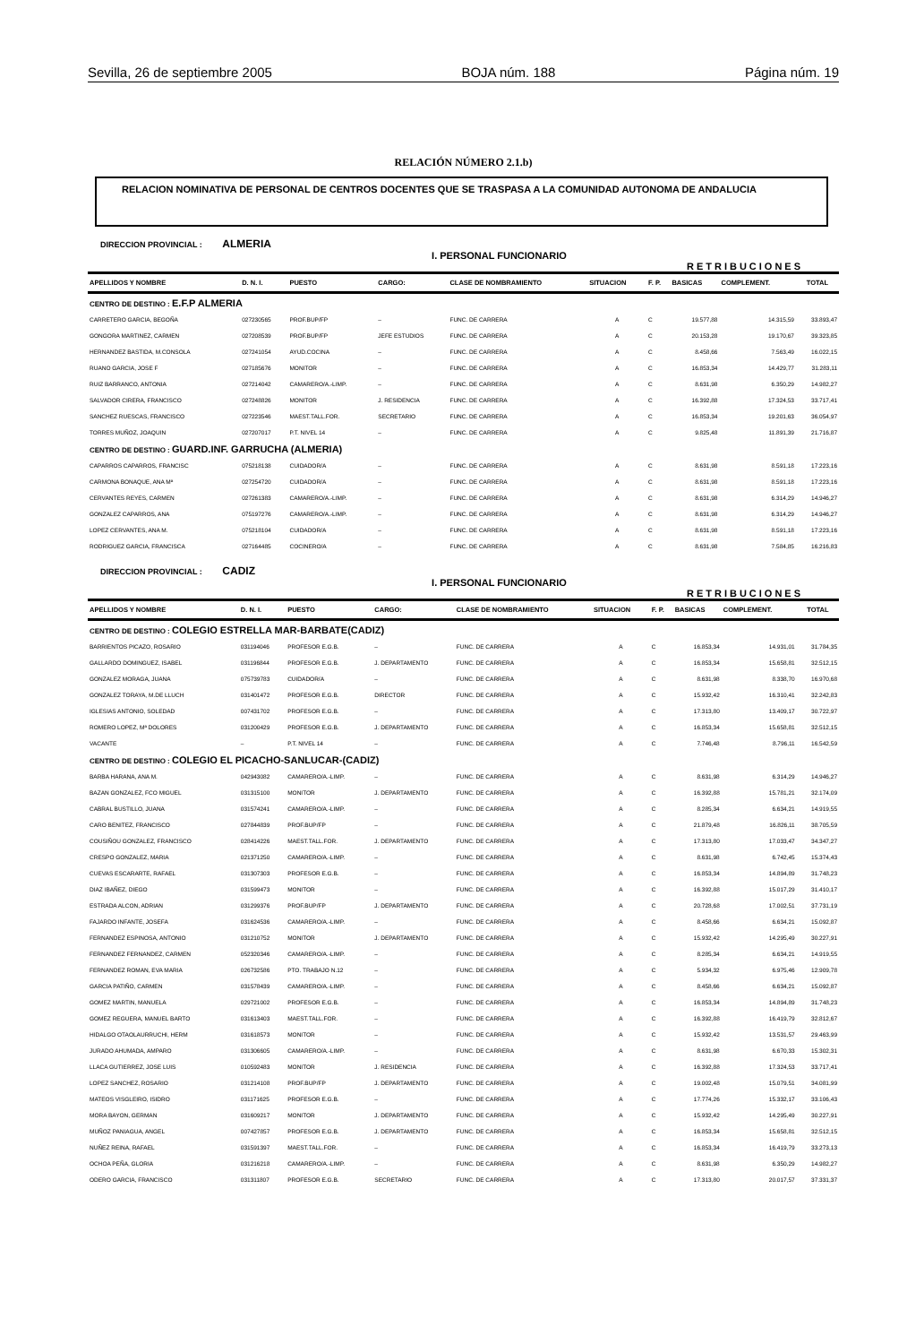Sevilla, 26 de septiembre 2005 BOJA núm. 188 Página núm. 19
RELACIÓN NÚMERO 2.1.b)
RELACION NOMINATIVA DE PERSONAL DE CENTROS DOCENTES QUE SE TRASPASA A LA COMUNIDAD AUTONOMA DE ANDALUCIA
DIRECCION PROVINCIAL : ALMERIA
I. PERSONAL FUNCIONARIO
RETRIBUCIONES
| APELLIDOS Y NOMBRE | D. N. I. | PUESTO | CARGO: | CLASE DE NOMBRAMIENTO | SITUACION | F. P. | BASICAS | COMPLEMENT. | TOTAL |
| --- | --- | --- | --- | --- | --- | --- | --- | --- | --- |
| CENTRO DE DESTINO : E.F.P ALMERIA | | | | | | | | | |
| CARRETERO GARCIA, BEGOÑA | 027230565 | PROF.BUP/FP | – | FUNC. DE CARRERA | A | C | 19.577,88 | 14.315,59 | 33.893,47 |
| GONGORA MARTINEZ, CARMEN | 027208539 | PROF.BUP/FP | JEFE ESTUDIOS | FUNC. DE CARRERA | A | C | 20.153,28 | 19.170,67 | 39.323,85 |
| HERNANDEZ BASTIDA, M.CONSOLA | 027241054 | AYUD.COCINA | – | FUNC. DE CARRERA | A | C | 8.458,66 | 7.563,49 | 16.022,15 |
| RUANO GARCIA, JOSE F | 027185676 | MONITOR | – | FUNC. DE CARRERA | A | C | 16.853,34 | 14.429,77 | 31.283,11 |
| RUIZ BARRANCO, ANTONIA | 027214042 | CAMARERO/A.-LIMP. | – | FUNC. DE CARRERA | A | C | 8.631,98 | 6.350,29 | 14.982,27 |
| SALVADOR CIRERA, FRANCISCO | 027248826 | MONITOR | J. RESIDENCIA | FUNC. DE CARRERA | A | C | 16.392,88 | 17.324,53 | 33.717,41 |
| SANCHEZ RUESCAS, FRANCISCO | 027223546 | MAEST.TALL.FOR. | SECRETARIO | FUNC. DE CARRERA | A | C | 16.853,34 | 19.201,63 | 36.054,97 |
| TORRES MUÑOZ, JOAQUIN | 027207017 | P.T. NIVEL 14 | – | FUNC. DE CARRERA | A | C | 9.825,48 | 11.891,39 | 21.716,87 |
| CENTRO DE DESTINO : GUARD.INF. GARRUCHA (ALMERIA) | | | | | | | | | |
| CAPARROS CAPARROS, FRANCISC | 075218138 | CUIDADOR/A | – | FUNC. DE CARRERA | A | C | 8.631,98 | 8.591,18 | 17.223,16 |
| CARMONA BONAQUE, ANA Mª | 027254720 | CUIDADOR/A | – | FUNC. DE CARRERA | A | C | 8.631,98 | 8.591,18 | 17.223,16 |
| CERVANTES REYES, CARMEN | 027261383 | CAMARERO/A.-LIMP. | – | FUNC. DE CARRERA | A | C | 8.631,98 | 6.314,29 | 14.946,27 |
| GONZALEZ CAPARROS, ANA | 075197276 | CAMARERO/A.-LIMP. | – | FUNC. DE CARRERA | A | C | 8.631,98 | 6.314,29 | 14.946,27 |
| LOPEZ CERVANTES, ANA M. | 075218104 | CUIDADOR/A | – | FUNC. DE CARRERA | A | C | 8.631,98 | 8.591,18 | 17.223,16 |
| RODRIGUEZ GARCIA, FRANCISCA | 027164485 | COCINERO/A | – | FUNC. DE CARRERA | A | C | 8.631,98 | 7.584,85 | 16.216,83 |
DIRECCION PROVINCIAL : CADIZ
I. PERSONAL FUNCIONARIO
RETRIBUCIONES
| APELLIDOS Y NOMBRE | D. N. I. | PUESTO | CARGO: | CLASE DE NOMBRAMIENTO | SITUACION | F. P. | BASICAS | COMPLEMENT. | TOTAL |
| --- | --- | --- | --- | --- | --- | --- | --- | --- | --- |
| CENTRO DE DESTINO : COLEGIO ESTRELLA MAR-BARBATE(CADIZ) | | | | | | | | | |
| BARRIENTOS PICAZO, ROSARIO | 031194046 | PROFESOR E.G.B. | – | FUNC. DE CARRERA | A | C | 16.853,34 | 14.931,01 | 31.784,35 |
| GALLARDO DOMINGUEZ, ISABEL | 031196844 | PROFESOR E.G.B. | J. DEPARTAMENTO | FUNC. DE CARRERA | A | C | 16.853,34 | 15.658,81 | 32.512,15 |
| GONZALEZ MORAGA, JUANA | 075739783 | CUIDADOR/A | – | FUNC. DE CARRERA | A | C | 8.631,98 | 8.338,70 | 16.970,68 |
| GONZALEZ TORAYA, M.DE LLUCH | 031401472 | PROFESOR E.G.B. | DIRECTOR | FUNC. DE CARRERA | A | C | 15.932,42 | 16.310,41 | 32.242,83 |
| IGLESIAS ANTONIO, SOLEDAD | 007431702 | PROFESOR E.G.B. | – | FUNC. DE CARRERA | A | C | 17.313,80 | 13.409,17 | 30.722,97 |
| ROMERO LOPEZ, Mª DOLORES | 031200429 | PROFESOR E.G.B. | J. DEPARTAMENTO | FUNC. DE CARRERA | A | C | 16.853,34 | 15.658,81 | 32.512,15 |
| VACANTE | – | P.T. NIVEL 14 | – | FUNC. DE CARRERA | A | C | 7.746,48 | 8.796,11 | 16.542,59 |
| CENTRO DE DESTINO : COLEGIO EL PICACHO-SANLUCAR-(CADIZ) | | | | | | | | | |
| BARBA HARANA, ANA M. | 042943082 | CAMARERO/A.-LIMP. | – | FUNC. DE CARRERA | A | C | 8.631,98 | 6.314,29 | 14.946,27 |
| BAZAN GONZALEZ, FCO MIGUEL | 031315100 | MONITOR | J. DEPARTAMENTO | FUNC. DE CARRERA | A | C | 16.392,88 | 15.781,21 | 32.174,09 |
| CABRAL BUSTILLO, JUANA | 031574241 | CAMARERO/A.-LIMP. | – | FUNC. DE CARRERA | A | C | 8.285,34 | 6.634,21 | 14.919,55 |
| CARO BENITEZ, FRANCISCO | 027844839 | PROF.BUP/FP | – | FUNC. DE CARRERA | A | C | 21.879,48 | 16.826,11 | 38.705,59 |
| COUSIÑOU GONZALEZ, FRANCISCO | 028414226 | MAEST.TALL.FOR. | J. DEPARTAMENTO | FUNC. DE CARRERA | A | C | 17.313,80 | 17.033,47 | 34.347,27 |
| CRESPO GONZALEZ, MARIA | 021371250 | CAMARERO/A.-LIMP. | – | FUNC. DE CARRERA | A | C | 8.631,98 | 6.742,45 | 15.374,43 |
| CUEVAS ESCARARTE, RAFAEL | 031307303 | PROFESOR E.G.B. | – | FUNC. DE CARRERA | A | C | 16.853,34 | 14.894,89 | 31.748,23 |
| DIAZ IBAÑEZ, DIEGO | 031599473 | MONITOR | – | FUNC. DE CARRERA | A | C | 16.392,88 | 15.017,29 | 31.410,17 |
| ESTRADA ALCON, ADRIAN | 031299376 | PROF.BUP/FP | J. DEPARTAMENTO | FUNC. DE CARRERA | A | C | 20.728,68 | 17.002,51 | 37.731,19 |
| FAJARDO INFANTE, JOSEFA | 031624536 | CAMARERO/A.-LIMP. | – | FUNC. DE CARRERA | A | C | 8.458,66 | 6.634,21 | 15.092,87 |
| FERNANDEZ ESPINOSA, ANTONIO | 031210752 | MONITOR | J. DEPARTAMENTO | FUNC. DE CARRERA | A | C | 15.932,42 | 14.295,49 | 30.227,91 |
| FERNANDEZ FERNANDEZ, CARMEN | 052320346 | CAMARERO/A.-LIMP. | – | FUNC. DE CARRERA | A | C | 8.285,34 | 6.634,21 | 14.919,55 |
| FERNANDEZ ROMAN, EVA MARIA | 026732586 | PTO. TRABAJO N.12 | – | FUNC. DE CARRERA | A | C | 5.934,32 | 6.975,46 | 12.909,78 |
| GARCIA PATIÑO, CARMEN | 031578439 | CAMARERO/A.-LIMP. | – | FUNC. DE CARRERA | A | C | 8.458,66 | 6.634,21 | 15.092,87 |
| GOMEZ MARTIN, MANUELA | 029721002 | PROFESOR E.G.B. | – | FUNC. DE CARRERA | A | C | 16.853,34 | 14.894,89 | 31.748,23 |
| GOMEZ REGUERA, MANUEL BARTO | 031613403 | MAEST.TALL.FOR. | – | FUNC. DE CARRERA | A | C | 16.392,88 | 16.419,79 | 32.812,67 |
| HIDALGO OTAOLAURRUCHI, HERM | 031618573 | MONITOR | – | FUNC. DE CARRERA | A | C | 15.932,42 | 13.531,57 | 29.463,99 |
| JURADO AHUMADA, AMPARO | 031306605 | CAMARERO/A.-LIMP. | – | FUNC. DE CARRERA | A | C | 8.631,98 | 6.670,33 | 15.302,31 |
| LLACA GUTIERREZ, JOSE LUIS | 010592483 | MONITOR | J. RESIDENCIA | FUNC. DE CARRERA | A | C | 16.392,88 | 17.324,53 | 33.717,41 |
| LOPEZ SANCHEZ, ROSARIO | 031214108 | PROF.BUP/FP | J. DEPARTAMENTO | FUNC. DE CARRERA | A | C | 19.002,48 | 15.079,51 | 34.081,99 |
| MATEOS VISGLEIRO, ISIDRO | 031171625 | PROFESOR E.G.B. | – | FUNC. DE CARRERA | A | C | 17.774,26 | 15.332,17 | 33.106,43 |
| MORA BAYON, GERMAN | 031609217 | MONITOR | J. DEPARTAMENTO | FUNC. DE CARRERA | A | C | 15.932,42 | 14.295,49 | 30.227,91 |
| MUÑOZ PANIAGUA, ANGEL | 007427857 | PROFESOR E.G.B. | J. DEPARTAMENTO | FUNC. DE CARRERA | A | C | 16.853,34 | 15.658,81 | 32.512,15 |
| NUÑEZ REINA, RAFAEL | 031591397 | MAEST.TALL.FOR. | – | FUNC. DE CARRERA | A | C | 16.853,34 | 16.419,79 | 33.273,13 |
| OCHOA PEÑA, GLORIA | 031216218 | CAMARERO/A.-LIMP. | – | FUNC. DE CARRERA | A | C | 8.631,98 | 6.350,29 | 14.982,27 |
| ODERO GARCIA, FRANCISCO | 031311807 | PROFESOR E.G.B. | SECRETARIO | FUNC. DE CARRERA | A | C | 17.313,80 | 20.017,57 | 37.331,37 |